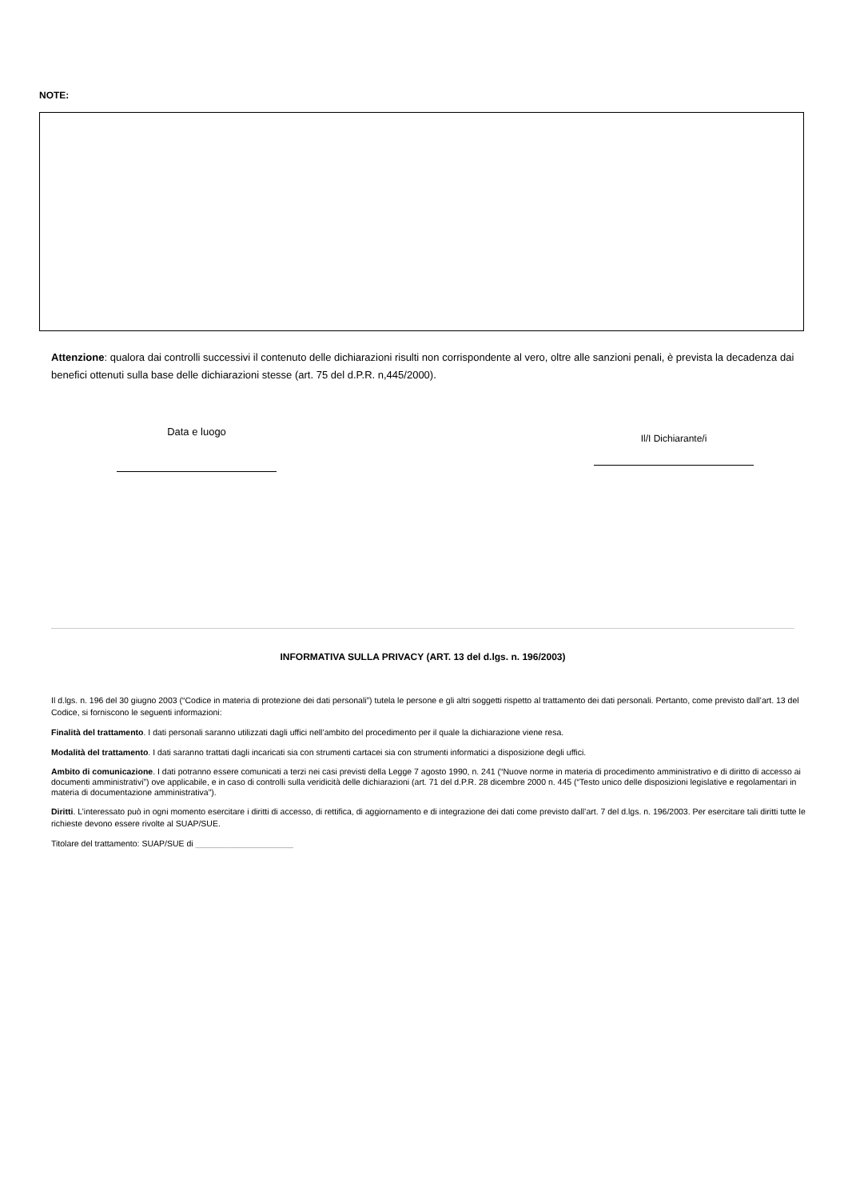NOTE:
Attenzione: qualora dai controlli successivi il contenuto delle dichiarazioni risulti non corrispondente al vero, oltre alle sanzioni penali, è prevista la decadenza dai benefici ottenuti sulla base delle dichiarazioni stesse (art. 75 del d.P.R. n,445/2000).
Data e luogo Il/I Dichiarante/i
INFORMATIVA SULLA PRIVACY (ART. 13 del d.lgs. n. 196/2003)
Il d.lgs. n. 196 del 30 giugno 2003 (“Codice in materia di protezione dei dati personali”) tutela le persone e gli altri soggetti rispetto al trattamento dei dati personali. Pertanto, come previsto dall’art. 13 del Codice, si forniscono le seguenti informazioni:
Finalità del trattamento. I dati personali saranno utilizzati dagli uffici nell’ambito del procedimento per il quale la dichiarazione viene resa.
Modalità del trattamento. I dati saranno trattati dagli incaricati sia con strumenti cartacei sia con strumenti informatici a disposizione degli uffici.
Ambito di comunicazione. I dati potranno essere comunicati a terzi nei casi previsti della Legge 7 agosto 1990, n. 241 (“Nuove norme in materia di procedimento amministrativo e di diritto di accesso ai documenti amministrativi”) ove applicabile, e in caso di controlli sulla veridicità delle dichiarazioni (art. 71 del d.P.R. 28 dicembre 2000 n. 445 (“Testo unico delle disposizioni legislative e regolamentari in materia di documentazione amministrativa”).
Diritti. L’interessato può in ogni momento esercitare i diritti di accesso, di rettifica, di aggiornamento e di integrazione dei dati come previsto dall’art. 7 del d.lgs. n. 196/2003. Per esercitare tali diritti tutte le richieste devono essere rivolte al SUAP/SUE.
Titolare del trattamento: SUAP/SUE di _____________________